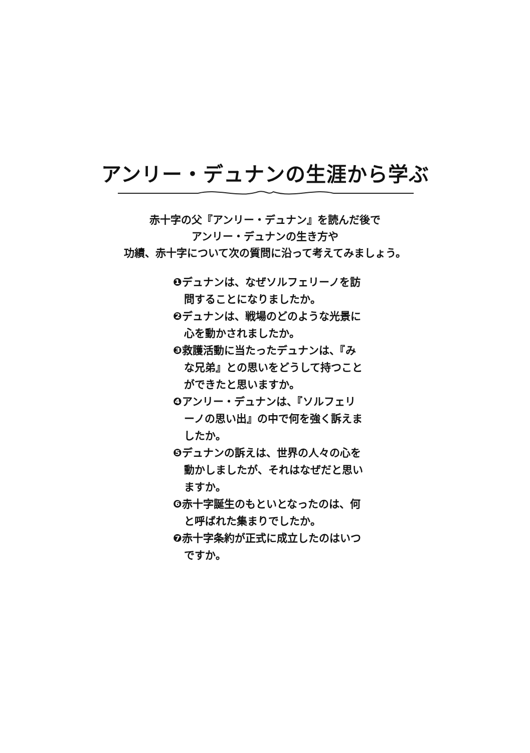アンリー・デュナンの生涯から学ぶ
赤十字の父『アンリー・デュナン』を読んだ後で
アンリー・デュナンの生き方や
功績、赤十字について次の質問に沿って考えてみましょう。
❶デュナンは、なぜソルフェリーノを訪問することになりましたか。
❷デュナンは、戦場のどのような光景に心を動かされましたか。
❸救護活動に当たったデュナンは、『みな兄弟』との思いをどうして持つことができたと思いますか。
❹アンリー・デュナンは、『ソルフェリーノの思い出』の中で何を強く訴えましたか。
❺デュナンの訴えは、世界の人々の心を動かしましたが、それはなぜだと思いますか。
❻赤十字誕生のもといとなったのは、何と呼ばれた集まりでしたか。
❼赤十字条約が正式に成立したのはいつですか。